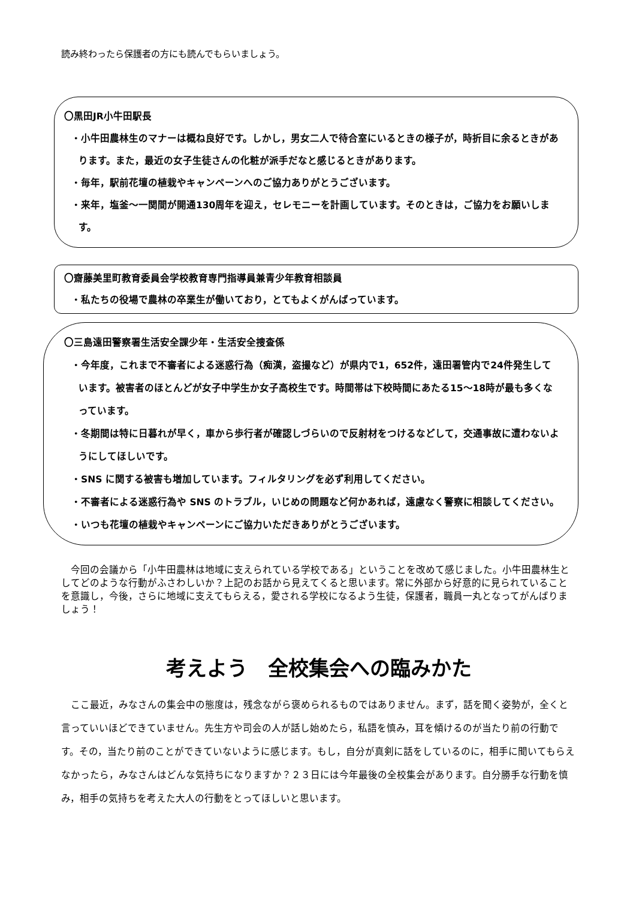読み終わったら保護者の方にも読んでもらいましょう。
〇黒田JR小牛田駅長
・小牛田農林生のマナーは概ね良好です。しかし，男女二人で待合室にいるときの様子が，時折目に余るときがあります。また，最近の女子生徒さんの化粧が派手だなと感じるときがあります。
・毎年，駅前花壇の植栽やキャンペーンへのご協力ありがとうございます。
・来年，塩釜～一関間が開通130周年を迎え，セレモニーを計画しています。そのときは，ご協力をお願いします。
〇齋藤美里町教育委員会学校教育専門指導員兼青少年教育相談員
・私たちの役場で農林の卒業生が働いており，とてもよくがんばっています。
〇三島遠田警察署生活安全課少年・生活安全捜査係
・今年度，これまで不審者による迷惑行為（痴漢，盗撮など）が県内で1，652件，遠田署管内で24件発生しています。被害者のほとんどが女子中学生か女子高校生です。時間帯は下校時間にあたる15～18時が最も多くなっています。
・冬期間は特に日暮れが早く，車から歩行者が確認しづらいので反射材をつけるなどして，交通事故に遭わないようにしてほしいです。
・SNS に関する被害も増加しています。フィルタリングを必ず利用してください。
・不審者による迷惑行為や SNS のトラブル，いじめの問題など何かあれば，遠慮なく警察に相談してください。
・いつも花壇の植栽やキャンペーンにご協力いただきありがとうございます。
今回の会議から「小牛田農林は地域に支えられている学校である」ということを改めて感じました。小牛田農林生としてどのような行動がふさわしいか？上記のお話から見えてくると思います。常に外部から好意的に見られていることを意識し，今後，さらに地域に支えてもらえる，愛される学校になるよう生徒，保護者，職員一丸となってがんばりましょう！
考えよう　全校集会への臨みかた
ここ最近，みなさんの集会中の態度は，残念ながら褒められるものではありません。まず，話を聞く姿勢が，全くと言っていいほどできていません。先生方や司会の人が話し始めたら，私語を慎み，耳を傾けるのが当たり前の行動です。その，当たり前のことができていないように感じます。もし，自分が真剣に話をしているのに，相手に聞いてもらえなかったら，みなさんはどんな気持ちになりますか？２３日には今年最後の全校集会があります。自分勝手な行動を慎み，相手の気持ちを考えた大人の行動をとってほしいと思います。